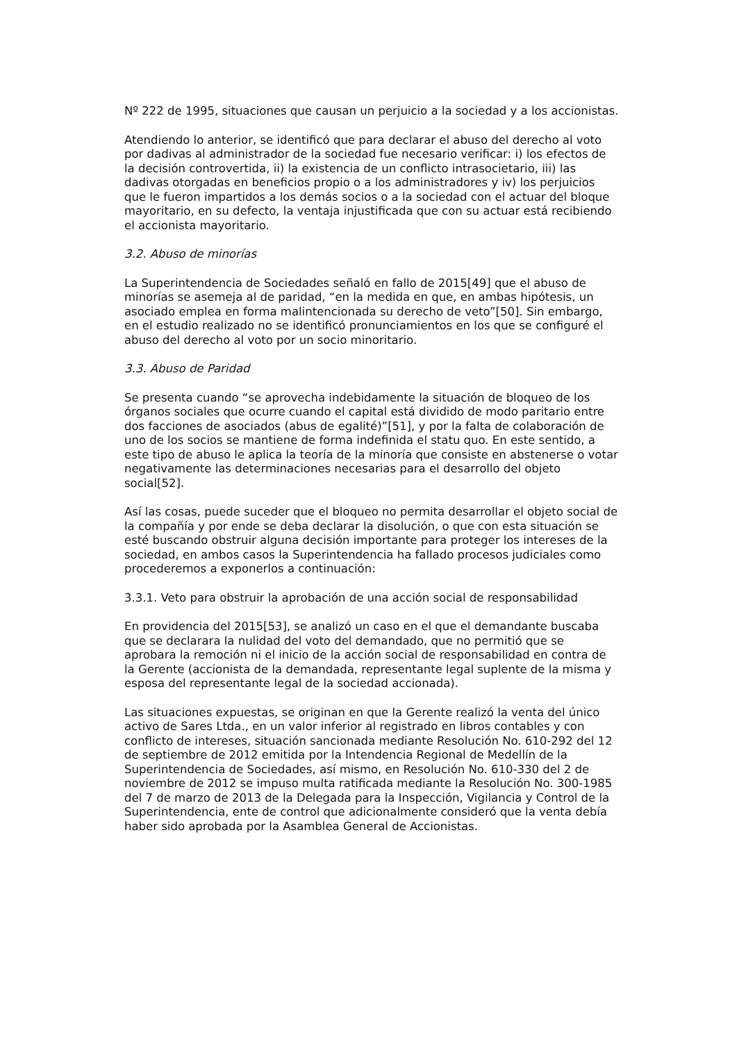Nº 222 de 1995, situaciones que causan un perjuicio a la sociedad y a los accionistas.
Atendiendo lo anterior, se identificó que para declarar el abuso del derecho al voto por dadivas al administrador de la sociedad fue necesario verificar: i) los efectos de la decisión controvertida, ii) la existencia de un conflicto intrasocietario, iii) las dadivas otorgadas en beneficios propio o a los administradores y iv) los perjuicios que le fueron impartidos a los demás socios o a la sociedad con el actuar del bloque mayoritario, en su defecto, la ventaja injustificada que con su actuar está recibiendo el accionista mayoritario.
3.2. Abuso de minorías
La Superintendencia de Sociedades señaló en fallo de 2015[49] que el abuso de minorías se asemeja al de paridad, “en la medida en que, en ambas hipótesis, un asociado emplea en forma malintencionada su derecho de veto”[50]. Sin embargo, en el estudio realizado no se identificó pronunciamientos en los que se configuré el abuso del derecho al voto por un socio minoritario.
3.3. Abuso de Paridad
Se presenta cuando “se aprovecha indebidamente la situación de bloqueo de los órganos sociales que ocurre cuando el capital está dividido de modo paritario entre dos facciones de asociados (abus de egalité)”[51], y por la falta de colaboración de uno de los socios se mantiene de forma indefinida el statu quo. En este sentido, a este tipo de abuso le aplica la teoría de la minoría que consiste en abstenerse o votar negativamente las determinaciones necesarias para el desarrollo del objeto social[52].
Así las cosas, puede suceder que el bloqueo no permita desarrollar el objeto social de la compañía y por ende se deba declarar la disolución, o que con esta situación se esté buscando obstruir alguna decisión importante para proteger los intereses de la sociedad, en ambos casos la Superintendencia ha fallado procesos judiciales como procederemos a exponerlos a continuación:
3.3.1. Veto para obstruir la aprobación de una acción social de responsabilidad
En providencia del 2015[53], se analizó un caso en el que el demandante buscaba que se declarara la nulidad del voto del demandado, que no permitió que se aprobara la remoción ni el inicio de la acción social de responsabilidad en contra de la Gerente (accionista de la demandada, representante legal suplente de la misma y esposa del representante legal de la sociedad accionada).
Las situaciones expuestas, se originan en que la Gerente realizó la venta del único activo de Sares Ltda., en un valor inferior al registrado en libros contables y con conflicto de intereses, situación sancionada mediante Resolución No. 610-292 del 12 de septiembre de 2012 emitida por la Intendencia Regional de Medellín de la Superintendencia de Sociedades, así mismo, en Resolución No. 610-330 del 2 de noviembre de 2012 se impuso multa ratificada mediante la Resolución No. 300-1985 del 7 de marzo de 2013 de la Delegada para la Inspección, Vigilancia y Control de la Superintendencia, ente de control que adicionalmente consideró que la venta debía haber sido aprobada por la Asamblea General de Accionistas.